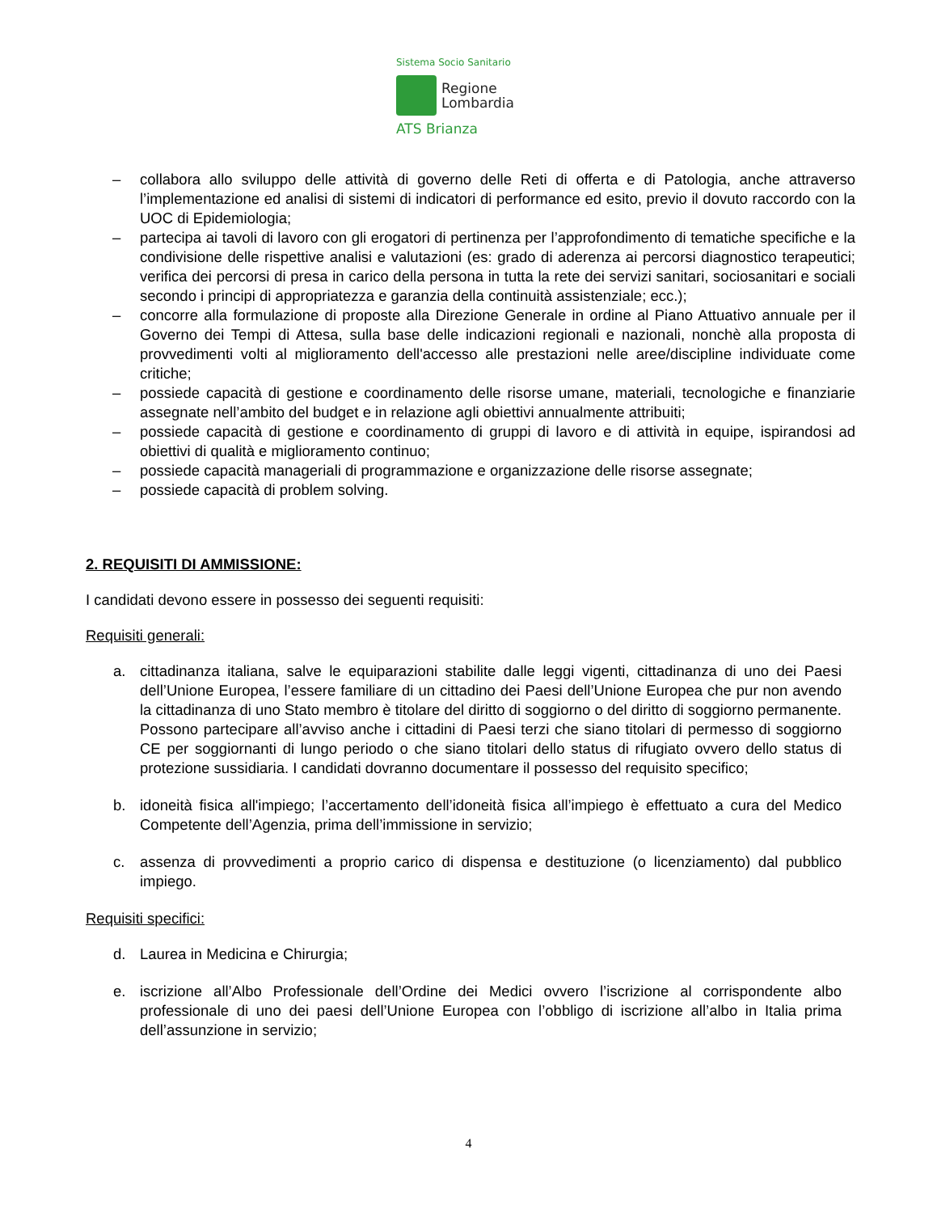Sistema Socio Sanitario
Regione
Lombardia
ATS Brianza
– collabora allo sviluppo delle attività di governo delle Reti di offerta e di Patologia, anche attraverso l’implementazione ed analisi di sistemi di indicatori di performance ed esito, previo il dovuto raccordo con la UOC di Epidemiologia;
– partecipa ai tavoli di lavoro con gli erogatori di pertinenza per l’approfondimento di tematiche specifiche e la condivisione delle rispettive analisi e valutazioni (es: grado di aderenza ai percorsi diagnostico terapeutici; verifica dei percorsi di presa in carico della persona in tutta la rete dei servizi sanitari, sociosanitari e sociali secondo i principi di appropriatezza e garanzia della continuità assistenziale; ecc.);
– concorre alla formulazione di proposte alla Direzione Generale in ordine al Piano Attuativo annuale per il Governo dei Tempi di Attesa, sulla base delle indicazioni regionali e nazionali, nonchè alla proposta di provvedimenti volti al miglioramento dell'accesso alle prestazioni nelle aree/discipline individuate come critiche;
– possiede capacità di gestione e coordinamento delle risorse umane, materiali, tecnologiche e finanziarie assegnate nell’ambito del budget e in relazione agli obiettivi annualmente attribuiti;
– possiede capacità di gestione e coordinamento di gruppi di lavoro e di attività in equipe, ispirandosi ad obiettivi di qualità e miglioramento continuo;
– possiede capacità manageriali di programmazione e organizzazione delle risorse assegnate;
– possiede capacità di problem solving.
2. REQUISITI DI AMMISSIONE:
I candidati devono essere in possesso dei seguenti requisiti:
Requisiti generali:
a. cittadinanza italiana, salve le equiparazioni stabilite dalle leggi vigenti, cittadinanza di uno dei Paesi dell’Unione Europea, l’essere familiare di un cittadino dei Paesi dell’Unione Europea che pur non avendo la cittadinanza di uno Stato membro è titolare del diritto di soggiorno o del diritto di soggiorno permanente. Possono partecipare all’avviso anche i cittadini di Paesi terzi che siano titolari di permesso di soggiorno CE per soggiornanti di lungo periodo o che siano titolari dello status di rifugiato ovvero dello status di protezione sussidiaria. I candidati dovranno documentare il possesso del requisito specifico;
b. idoneità fisica all'impiego; l’accertamento dell’idoneità fisica all’impiego è effettuato a cura del Medico Competente dell’Agenzia, prima dell’immissione in servizio;
c. assenza di provvedimenti a proprio carico di dispensa e destituzione (o licenziamento) dal pubblico impiego.
Requisiti specifici:
d. Laurea in Medicina e Chirurgia;
e. iscrizione all’Albo Professionale dell’Ordine dei Medici ovvero l’iscrizione al corrispondente albo professionale di uno dei paesi dell’Unione Europea con l’obbligo di iscrizione all’albo in Italia prima dell’assunzione in servizio;
4